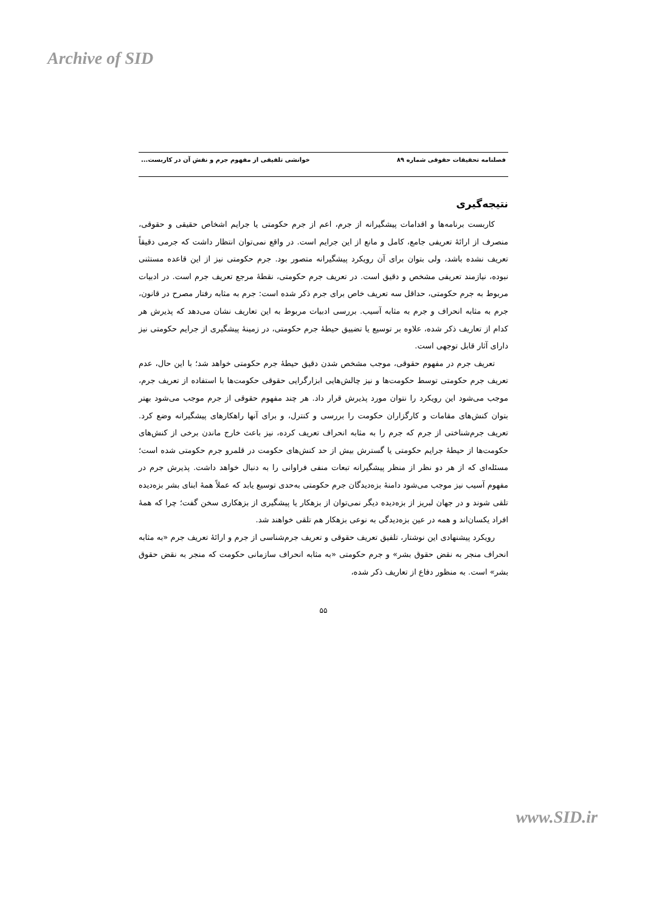Archive of SID
فصلنامه تحقیقات حقوقی شماره ۸۹ خوانشی تلفیقی از مفهوم جرم و نقش آن در کاربست...
نتیجه‌گیری
کاربست برنامه‌ها و اقدامات پیشگیرانه از جرم، اعم از جرم حکومتی یا جرایم اشخاص حقیقی و حقوقی، منصرف از ارائهٔ تعریفی جامع، کامل و مانع از این جرایم است. در واقع نمی‌توان انتظار داشت که جرمی دقیقاً تعریف نشده باشد، ولی بتوان برای آن رویکرد پیشگیرانه متصور بود. جرم حکومتی نیز از این قاعده مستثنی نبوده، نیازمند تعریفی مشخص و دقیق است. در تعریف جرم حکومتی، نقطهٔ مرجع تعریف جرم است. در ادبیات مربوط به جرم حکومتی، حداقل سه تعریف خاص برای جرم ذکر شده است: جرم به مثابه رفتار مصرح در قانون، جرم به مثابه انحراف و جرم به مثابه آسیب. بررسی ادبیات مربوط به این تعاریف نشان می‌دهد که پذیرش هر کدام از تعاریف ذکر شده، علاوه بر توسیع یا تضییق حیطهٔ جرم حکومتی، در زمینهٔ پیشگیری از جرایم حکومتی نیز دارای آثار قابل توجهی است.
تعریف جرم در مفهوم حقوقی، موجب مشخص شدن دقیق حیطهٔ جرم حکومتی خواهد شد؛ با این حال، عدم تعریف جرم حکومتی توسط حکومت‌ها و نیز چالش‌هایی ابزارگرایی حقوقی حکومت‌ها با استفاده از تعریف جرم، موجب می‌شود این رویکرد را نتوان مورد پذیرش قرار داد. هر چند مفهوم حقوقی از جرم موجب می‌شود بهتر بتوان کنش‌های مقامات و کارگزاران حکومت را بررسی و کنترل، و برای آنها راهکارهای پیشگیرانه وضع کرد. تعریف جرم‌شناختی از جرم که جرم را به مثابه انحراف تعریف کرده، نیز باعث خارج ماندن برخی از کنش‌های حکومت‌ها از حیطهٔ جرایم حکومتی یا گسترش بیش از حد کنش‌های حکومت در قلمرو جرم حکومتی شده است؛ مسئله‌ای که از هر دو نظر از منظر پیشگیرانه تبعات منفی فراوانی را به دنبال خواهد داشت. پذیرش جرم در مفهوم آسیب نیز موجب می‌شود دامنهٔ بزه‌دیدگان جرم حکومتی به‌حدی توسیع یابد که عملاً همهٔ ابنای بشر بزه‌دیده تلقی شوند و در جهان لبریز از بزه‌دیده دیگر نمی‌توان از بزهکار یا پیشگیری از بزهکاری سخن گفت؛ چرا که همهٔ افراد یکسان‌اند و همه در عین بزه‌دیدگی به نوعی بزهکار هم تلقی خواهند شد.
رویکرد پیشنهادی این نوشتار، تلفیق تعریف حقوقی و تعریف جرم‌شناسی از جرم و ارائهٔ تعریف جرم «به مثابه انحراف منجر به نقض حقوق بشر» و جرم حکومتی «به مثابه انحراف سازمانی حکومت که منجر به نقض حقوق بشر» است. به منظور دفاع از تعاریف ذکر شده،
۵۵
www.SID.ir